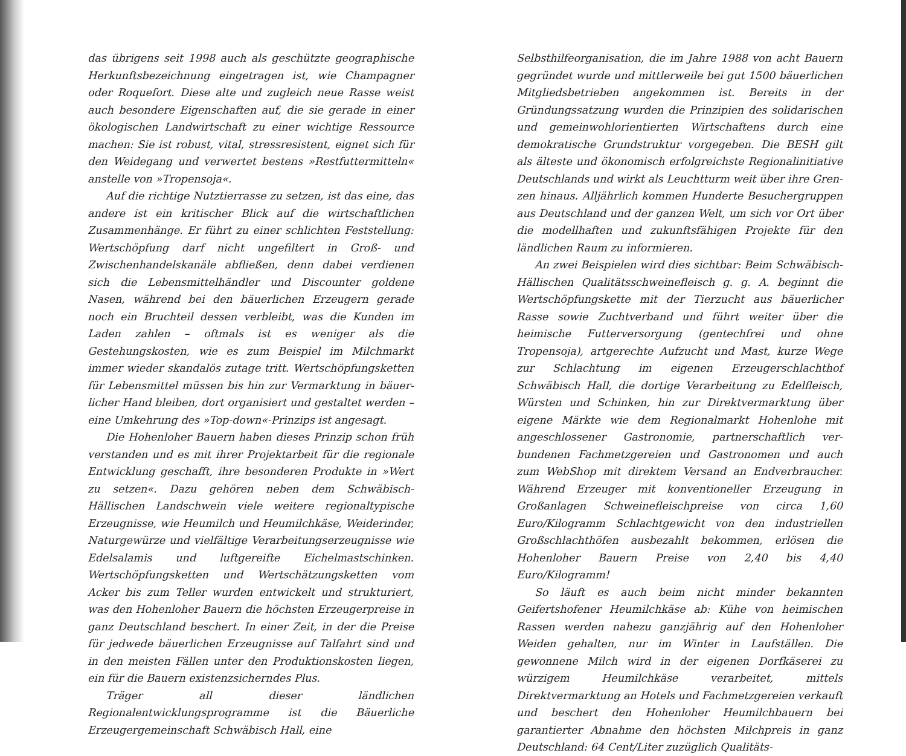das übrigens seit 1998 auch als geschützte geographische Herkunfts­bezeichnung eingetragen ist, wie Champagner oder Roquefort. Diese alte und zugleich neue Rasse weist auch besondere Eigenschaften auf, die sie gerade in einer ökologischen Landwirtschaft zu einer wichtige Ressource machen: Sie ist robust, vital, stressresistent, eignet sich für den Weidegang und verwertet bestens »Restfuttermitteln« anstelle von »Tropensoja«.
Auf die richtige Nutztierrasse zu setzen, ist das eine, das andere ist ein kritischer Blick auf die wirtschaftlichen Zusammenhänge. Er führt zu einer schlichten Feststellung: Wertschöpfung darf nicht un­gefiltert in Groß- und Zwischenhandelskanäle abfließen, denn da­bei verdienen sich die Lebensmittelhändler und Discounter goldene Nasen, während bei den bäuerlichen Erzeugern gerade noch ein Bruchteil dessen verbleibt, was die Kunden im Laden zahlen – oft­mals ist es weniger als die Gestehungskosten, wie es zum Beispiel im Milchmarkt immer wieder skandalös zutage tritt. Wertschöpfungs­ketten für Lebensmittel müssen bis hin zur Vermarktung in bäuer­licher Hand bleiben, dort organisiert und gestaltet werden – eine Umkehrung des »Top-down«-Prinzips ist angesagt.
Die Hohenloher Bauern haben dieses Prinzip schon früh ver­standen und es mit ihrer Projektarbeit für die regionale Entwicklung geschafft, ihre besonderen Produkte in »Wert zu setzen«. Dazu gehö­ren neben dem Schwäbisch-Hällischen Landschwein viele weitere re­gionaltypische Erzeugnisse, wie Heumilch und Heumilchkäse, Wei­derinder, Naturgewürze und vielfältige Verarbeitungserzeugnisse wie Edelsalamis und luftgereifte Eichelmastschinken. Wertschöp­fungsketten und Wertschätzungsketten vom Acker bis zum Teller wurden entwickelt und strukturiert, was den Hohenloher Bauern die höchsten Erzeugerpreise in ganz Deutschland beschert. In einer Zeit, in der die Preise für jedwede bäuerlichen Erzeugnisse auf Tal­fahrt sind und in den meisten Fällen unter den Produktionskosten liegen, ein für die Bauern existenzsicherndes Plus.
Träger all dieser ländlichen Regionalentwicklungsprogramme ist die Bäuerliche Erzeugergemeinschaft Schwäbisch Hall, eine
Selbsthilfeorganisation, die im Jahre 1988 von acht Bauern gegrün­det wurde und mittlerweile bei gut 1500 bäuerlichen Mitgliedsbe­trieben angekommen ist. Bereits in der Gründungssatzung wurden die Prinzipien des solidarischen und gemeinwohlorientierten Wirt­schaftens durch eine demokratische Grundstruktur vorgegeben. Die BESH gilt als älteste und ökonomisch erfolgreichste Regionalinitia­tive Deutschlands und wirkt als Leuchtturm weit über ihre Gren­zen hinaus. Alljährlich kommen Hunderte Besuchergruppen aus Deutschland und der ganzen Welt, um sich vor Ort über die mo­dellhaften und zukunftsfähigen Projekte für den ländlichen Raum zu informieren.
An zwei Beispielen wird dies sichtbar: Beim Schwäbisch-Hälli­schen Qualitätsschweinefleisch g. g. A. beginnt die Wertschöpfungs­kette mit der Tierzucht aus bäuerlicher Rasse sowie Zuchtverband und führt weiter über die heimische Futterversorgung (gentechfrei und ohne Tropensoja), artgerechte Aufzucht und Mast, kurze Wege zur Schlachtung im eigenen Erzeugerschlachthof Schwäbisch Hall, die dortige Verarbeitung zu Edelfleisch, Würsten und Schinken, hin zur Direktvermarktung über eigene Märkte wie dem Regionalmarkt Hohenlohe mit angeschlossener Gastronomie, partnerschaftlich ver­bundenen Fachmetzgereien und Gastronomen und auch zum Web­Shop mit direktem Versand an Endverbraucher. Während Erzeuger mit konventioneller Erzeugung in Großanlagen Schweinefleisch­preise von circa 1,60 Euro/Kilogramm Schlachtgewicht von den in­dustriellen Großschlachthöfen ausbezahlt bekommen, erlösen die Hohenloher Bauern Preise von 2,40 bis 4,40 Euro/Kilogramm!
So läuft es auch beim nicht minder bekannten Geifertshofener Heumilchkäse ab: Kühe von heimischen Rassen werden nahezu ganzjährig auf den Hohenloher Weiden gehalten, nur im Winter in Laufställen. Die gewonnene Milch wird in der eigenen Dorfkäserei zu würzigem Heumilchkäse verarbeitet, mittels Direktvermarktung an Hotels und Fachmetzgereien verkauft und beschert den Hohen­loher Heumilchbauern bei garantierter Abnahme den höchsten Milchpreis in ganz Deutschland: 64 Cent/Liter zuzüglich Qualitäts-